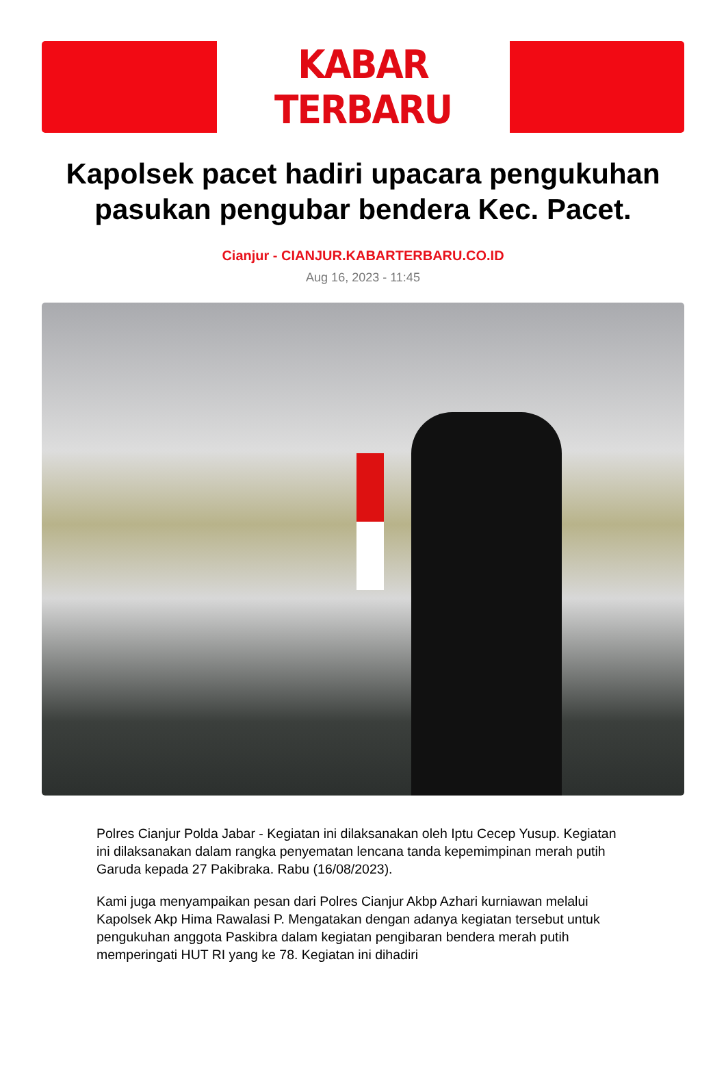KABAR TERBARU
Kapolsek pacet hadiri upacara pengukuhan pasukan pengubar bendera Kec. Pacet.
Cianjur - CIANJUR.KABARTERBARU.CO.ID
Aug 16, 2023 - 11:45
Polres Cianjur Polda Jabar - Kegiatan ini dilaksanakan oleh Iptu Cecep Yusup. Kegiatan ini dilaksanakan dalam rangka penyematan lencana tanda kepemimpinan merah putih Garuda kepada 27 Pakibraka. Rabu (16/08/2023).
Kami juga menyampaikan pesan dari Polres Cianjur Akbp Azhari kurniawan melalui Kapolsek Akp Hima Rawalasi P. Mengatakan dengan adanya kegiatan tersebut untuk pengukuhan anggota Paskibra dalam kegiatan pengibaran bendera merah putih memperingati HUT RI yang ke 78. Kegiatan ini dihadiri